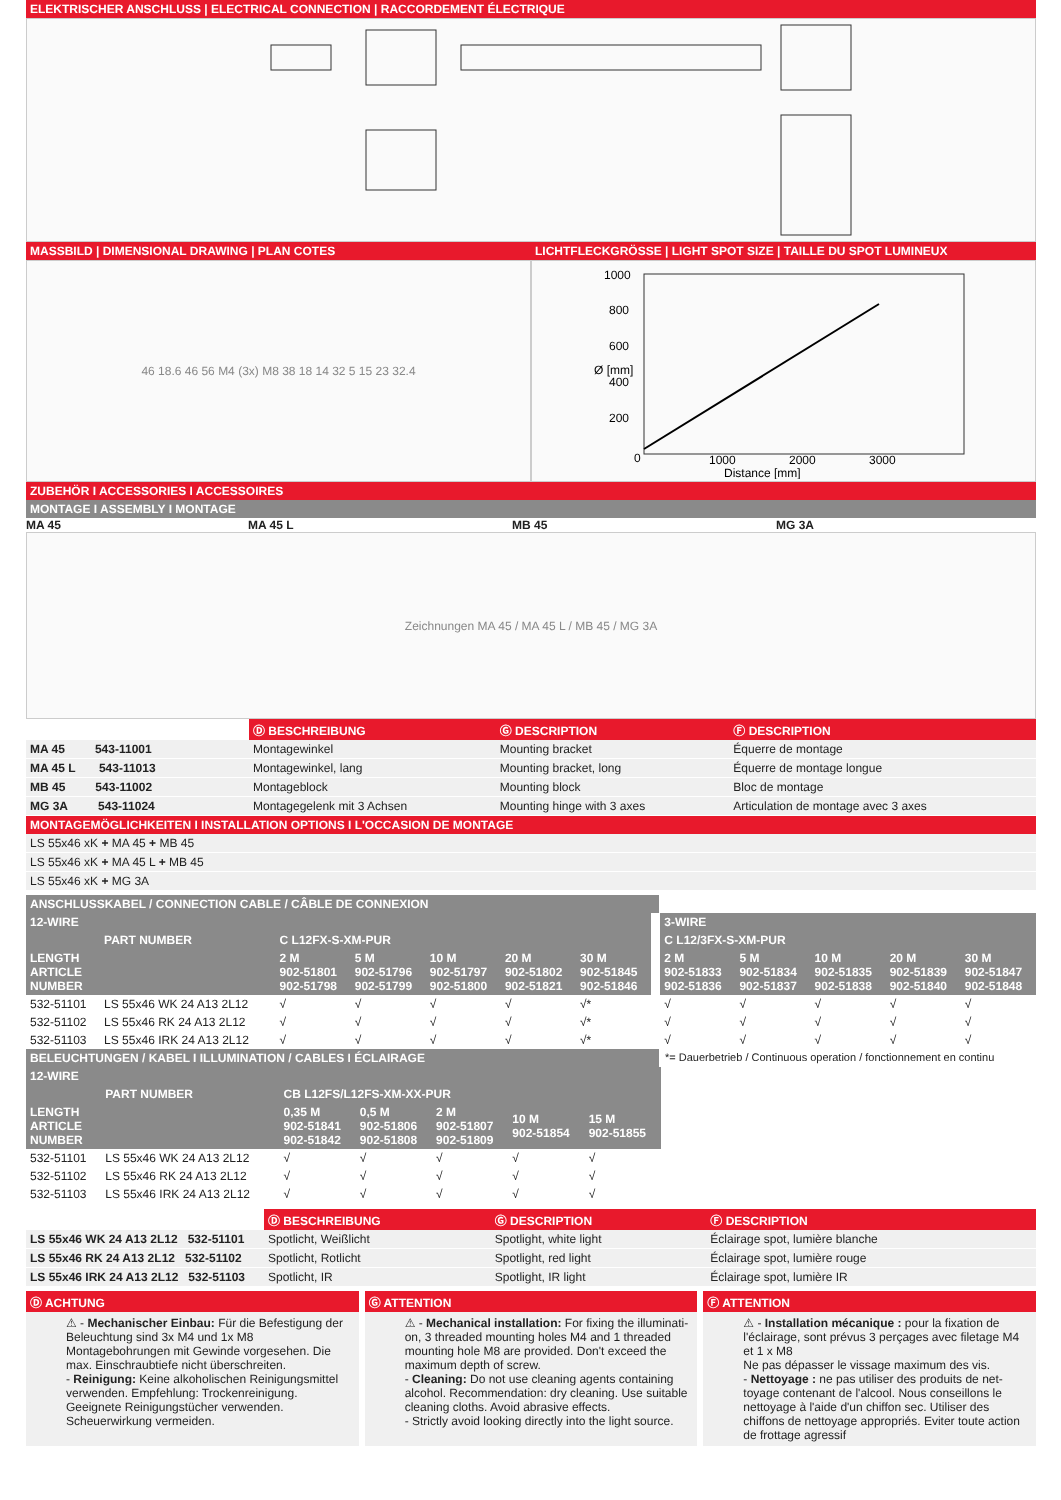ELEKTRISCHER ANSCHLUSS | ELECTRICAL CONNECTION | RACCORDEMENT ÉLECTRIQUE
MASSBILD | DIMENSIONAL DRAWING | PLAN COTES
46 18.6 46 56 M4 (3x) M8 38 18 14 32 5 15 23 32.4
LICHTFLECKGRÖSSE | LIGHT SPOT SIZE | TAILLE DU SPOT LUMINEUX
1000
800
600
400
200
0
1000
2000
3000
Distance [mm]
Ø [mm]
ZUBEHÖR I ACCESSORIES I ACCESSOIRES
MONTAGE I ASSEMBLY I MONTAGE
MA 45 MA 45 L MB 45 MG 3A
Zeichnungen MA 45 / MA 45 L / MB 45 / MG 3A
| | Ⓓ BESCHREIBUNG | Ⓖ DESCRIPTION | Ⓕ DESCRIPTION |
| --- | --- | --- | --- |
| MA 45 543-11001 | Montagewinkel | Mounting bracket | Équerre de montage |
| MA 45 L 543-11013 | Montagewinkel, lang | Mounting bracket, long | Équerre de montage longue |
| MB 45 543-11002 | Montageblock | Mounting block | Bloc de montage |
| MG 3A 543-11024 | Montagegelenk mit 3 Achsen | Mounting hinge with 3 axes | Articulation de montage avec 3 axes |
MONTAGEMÖGLICHKEITEN I INSTALLATION OPTIONS I L'OCCASION DE MONTAGE
| LS 55x46 xK + MA 45 + MB 45 |
| LS 55x46 xK + MA 45 L + MB 45 |
| LS 55x46 xK + MG 3A |
ANSCHLUSSKABEL / CONNECTION CABLE / CÂBLE DE CONNEXION
| 12-WIRE | | | | | | | | 3-WIRE | | | | |
| --- | --- | --- | --- | --- | --- | --- | --- | --- | --- | --- | --- | --- |
| | PART NUMBER | C L12FX-S-XM-PUR | | | | | | C L12/3FX-S-XM-PUR | | | | |
| LENGTH ARTICLE NUMBER | | 2 M 902-51801 902-51798 | 5 M 902-51796 902-51799 | 10 M 902-51797 902-51800 | 20 M 902-51802 902-51821 | 30 M 902-51845 902-51846 | | 2 M 902-51833 902-51836 | 5 M 902-51834 902-51837 | 10 M 902-51835 902-51838 | 20 M 902-51839 902-51840 | 30 M 902-51847 902-51848 |
| 532-51101 | LS 55x46 WK 24 A13 2L12 | √ | √ | √ | √ | √* | | √ | √ | √ | √ | √ |
| 532-51102 | LS 55x46 RK 24 A13 2L12 | √ | √ | √ | √ | √* | | √ | √ | √ | √ | √ |
| 532-51103 | LS 55x46 IRK 24 A13 2L12 | √ | √ | √ | √ | √* | | √ | √ | √ | √ | √ |
BELEUCHTUNGEN / KABEL I ILLUMINATION / CABLES I ÉCLAIRAGE *= Dauerbetrieb / Continuous operation / fonctionnement en continu
| 12-WIRE | | | | | | |
| --- | --- | --- | --- | --- | --- | --- |
| | PART NUMBER | CB L12FS/L12FS-XM-XX-PUR | | | | |
| LENGTH ARTICLE NUMBER | | 0,35 M 902-51841 902-51842 | 0,5 M 902-51806 902-51808 | 2 M 902-51807 902-51809 | 10 M 902-51854 | 15 M 902-51855 |
| 532-51101 | LS 55x46 WK 24 A13 2L12 | √ | √ | √ | √ | √ |
| 532-51102 | LS 55x46 RK 24 A13 2L12 | √ | √ | √ | √ | √ |
| 532-51103 | LS 55x46 IRK 24 A13 2L12 | √ | √ | √ | √ | √ |
| | Ⓓ BESCHREIBUNG | Ⓖ DESCRIPTION | Ⓕ DESCRIPTION |
| --- | --- | --- | --- |
| LS 55x46 WK 24 A13 2L12 532-51101 | Spotlicht, Weißlicht | Spotlight, white light | Éclairage spot, lumière blanche |
| LS 55x46 RK 24 A13 2L12 532-51102 | Spotlicht, Rotlicht | Spotlight, red light | Éclairage spot, lumière rouge |
| LS 55x46 IRK 24 A13 2L12 532-51103 | Spotlicht, IR | Spotlight, IR light | Éclairage spot, lumière IR |
Ⓓ ACHTUNG
⚠ - Mechanischer Einbau: Für die Befestigung der Beleuchtung sind 3x M4 und 1x M8 Montagebohrungen mit Gewinde vorgesehen. Die max. Einschraubtiefe nicht überschreiten.
- Reinigung: Keine alkoholischen Reinigungsmittel verwenden. Empfehlung: Trockenreinigung. Geeignete Reinigungstücher verwenden. Scheuerwirkung vermeiden.
Ⓖ ATTENTION
⚠ - Mechanical installation: For fixing the illuminati-on, 3 threaded mounting holes M4 and 1 threaded mounting hole M8 are provided. Don't exceed the maximum depth of screw.
- Cleaning: Do not use cleaning agents containing alcohol. Recommendation: dry cleaning. Use suitable cleaning cloths. Avoid abrasive effects.
- Strictly avoid looking directly into the light source.
Ⓕ ATTENTION
⚠ - Installation mécanique : pour la fixation de l'éclairage, sont prévus 3 perçages avec filetage M4 et 1 x M8
Ne pas dépasser le vissage maximum des vis.
- Nettoyage : ne pas utiliser des produits de net-toyage contenant de l'alcool. Nous conseillons le nettoyage à l'aide d'un chiffon sec. Utiliser des chiffons de nettoyage appropriés. Eviter toute action de frottage agressif